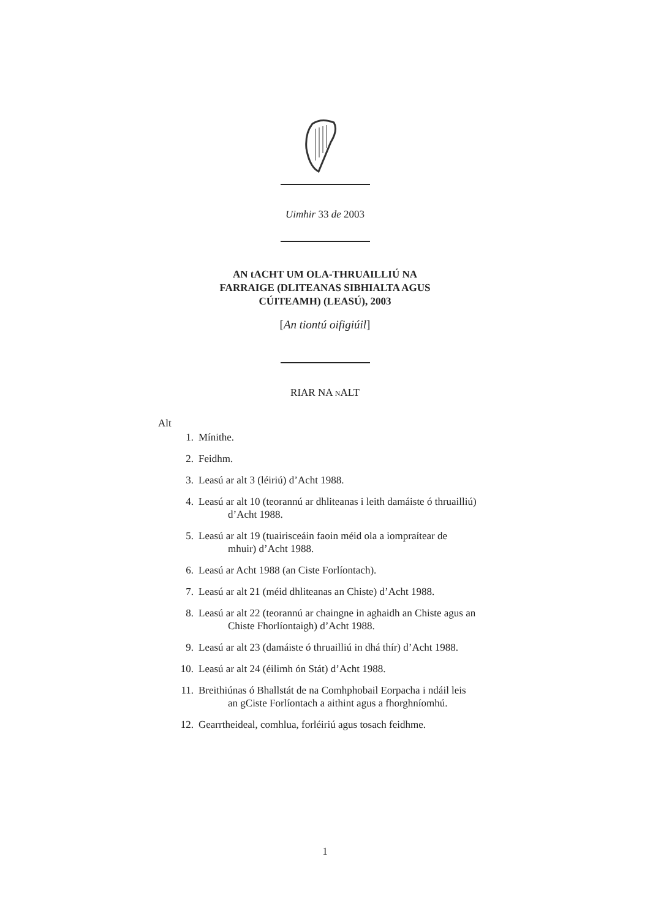Uimhir 33 de 2003
AN tACHT UM OLA-THRUAILLIÚ NA
FARRAIGE (DLITEANAS SIBHIALTA AGUS
CÚITEAMH) (LEASÚ), 2003
[An tiontú oifigiúil]
RIAR NA NALT
Alt
1. Mínithe.
2. Feidhm.
3. Leasú ar alt 3 (léiriú) d’Acht 1988.
4. Leasú ar alt 10 (teorannú ar dhliteanas i leith damáiste ó thruailliú) d’Acht 1988.
5. Leasú ar alt 19 (tuairisceáin faoin méid ola a iompraítear de mhuir) d’Acht 1988.
6. Leasú ar Acht 1988 (an Ciste Forlíontach).
7. Leasú ar alt 21 (méid dhliteanas an Chiste) d’Acht 1988.
8. Leasú ar alt 22 (teorannú ar chaingne in aghaidh an Chiste agus an Chiste Fhorlíontaigh) d’Acht 1988.
9. Leasú ar alt 23 (damáiste ó thruailliú in dhá thír) d’Acht 1988.
10. Leasú ar alt 24 (éilimh ón Stát) d’Acht 1988.
11. Breithiúnas ó Bhallstát de na Comhphobail Eorpacha i ndáil leis an gCiste Forlíontach a aithint agus a fhorghníomhú.
12. Gearrtheideal, comhlua, forléiriú agus tosach feidhme.
1